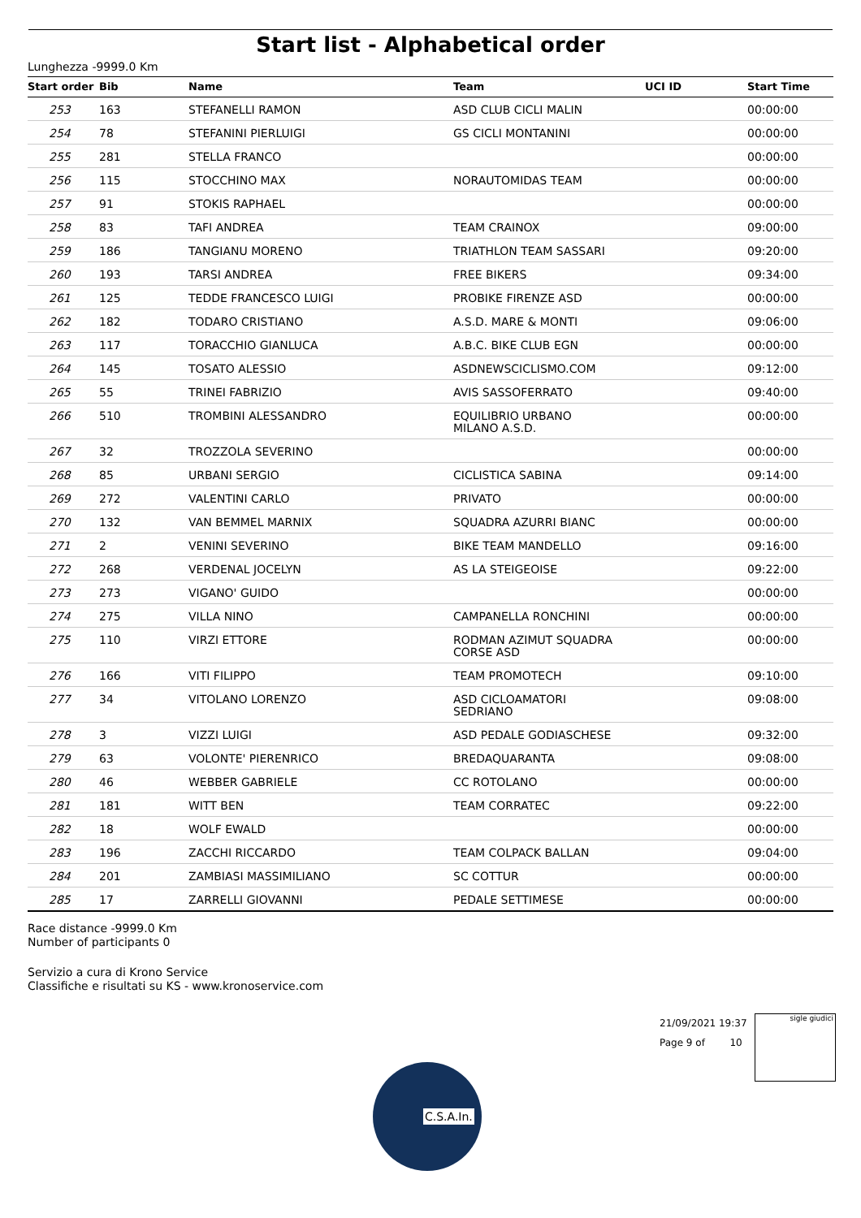Start list - Alphabetical order
Lunghezza -9999.0 Km
| Start order | Bib | Name | Team | UCI ID | Start Time |
| --- | --- | --- | --- | --- | --- |
| 253 | 163 | STEFANELLI RAMON | ASD CLUB CICLI MALIN | | 00:00:00 |
| 254 | 78 | STEFANINI PIERLUIGI | GS CICLI MONTANINI | | 00:00:00 |
| 255 | 281 | STELLA FRANCO | | | 00:00:00 |
| 256 | 115 | STOCCHINO MAX | NORAUTOMIDAS TEAM | | 00:00:00 |
| 257 | 91 | STOKIS RAPHAEL | | | 00:00:00 |
| 258 | 83 | TAFI ANDREA | TEAM CRAINOX | | 09:00:00 |
| 259 | 186 | TANGIANU MORENO | TRIATHLON TEAM SASSARI | | 09:20:00 |
| 260 | 193 | TARSI ANDREA | FREE BIKERS | | 09:34:00 |
| 261 | 125 | TEDDE FRANCESCO LUIGI | PROBIKE FIRENZE ASD | | 00:00:00 |
| 262 | 182 | TODARO CRISTIANO | A.S.D. MARE & MONTI | | 09:06:00 |
| 263 | 117 | TORACCHIO GIANLUCA | A.B.C. BIKE CLUB EGN | | 00:00:00 |
| 264 | 145 | TOSATO ALESSIO | ASDNEWSCICLISMO.COM | | 09:12:00 |
| 265 | 55 | TRINEI FABRIZIO | AVIS SASSOFERRATO | | 09:40:00 |
| 266 | 510 | TROMBINI ALESSANDRO | EQUILIBRIO URBANO MILANO A.S.D. | | 00:00:00 |
| 267 | 32 | TROZZOLA SEVERINO | | | 00:00:00 |
| 268 | 85 | URBANI SERGIO | CICLISTICA SABINA | | 09:14:00 |
| 269 | 272 | VALENTINI CARLO | PRIVATO | | 00:00:00 |
| 270 | 132 | VAN BEMMEL MARNIX | SQUADRA AZURRI BIANC | | 00:00:00 |
| 271 | 2 | VENINI SEVERINO | BIKE TEAM MANDELLO | | 09:16:00 |
| 272 | 268 | VERDENAL JOCELYN | AS LA STEIGEOISE | | 09:22:00 |
| 273 | 273 | VIGANO' GUIDO | | | 00:00:00 |
| 274 | 275 | VILLA NINO | CAMPANELLA RONCHINI | | 00:00:00 |
| 275 | 110 | VIRZI ETTORE | RODMAN AZIMUT SQUADRA CORSE ASD | | 00:00:00 |
| 276 | 166 | VITI FILIPPO | TEAM PROMOTECH | | 09:10:00 |
| 277 | 34 | VITOLANO LORENZO | ASD CICLOAMATORI SEDRIANO | | 09:08:00 |
| 278 | 3 | VIZZI LUIGI | ASD PEDALE GODIASCHESE | | 09:32:00 |
| 279 | 63 | VOLONTE' PIERENRICO | BREDAQUARANTA | | 09:08:00 |
| 280 | 46 | WEBBER GABRIELE | CC ROTOLANO | | 00:00:00 |
| 281 | 181 | WITT BEN | TEAM CORRATEC | | 09:22:00 |
| 282 | 18 | WOLF EWALD | | | 00:00:00 |
| 283 | 196 | ZACCHI RICCARDO | TEAM COLPACK BALLAN | | 09:04:00 |
| 284 | 201 | ZAMBIASI MASSIMILIANO | SC COTTUR | | 00:00:00 |
| 285 | 17 | ZARRELLI GIOVANNI | PEDALE SETTIMESE | | 00:00:00 |
Race distance -9999.0 Km
Number of participants 0
Servizio a cura di Krono Service
Classifiche e risultati su KS - www.kronoservice.com
21/09/2021 19:37
Page 9 of 10
sigle giudici
C.S.A.In.